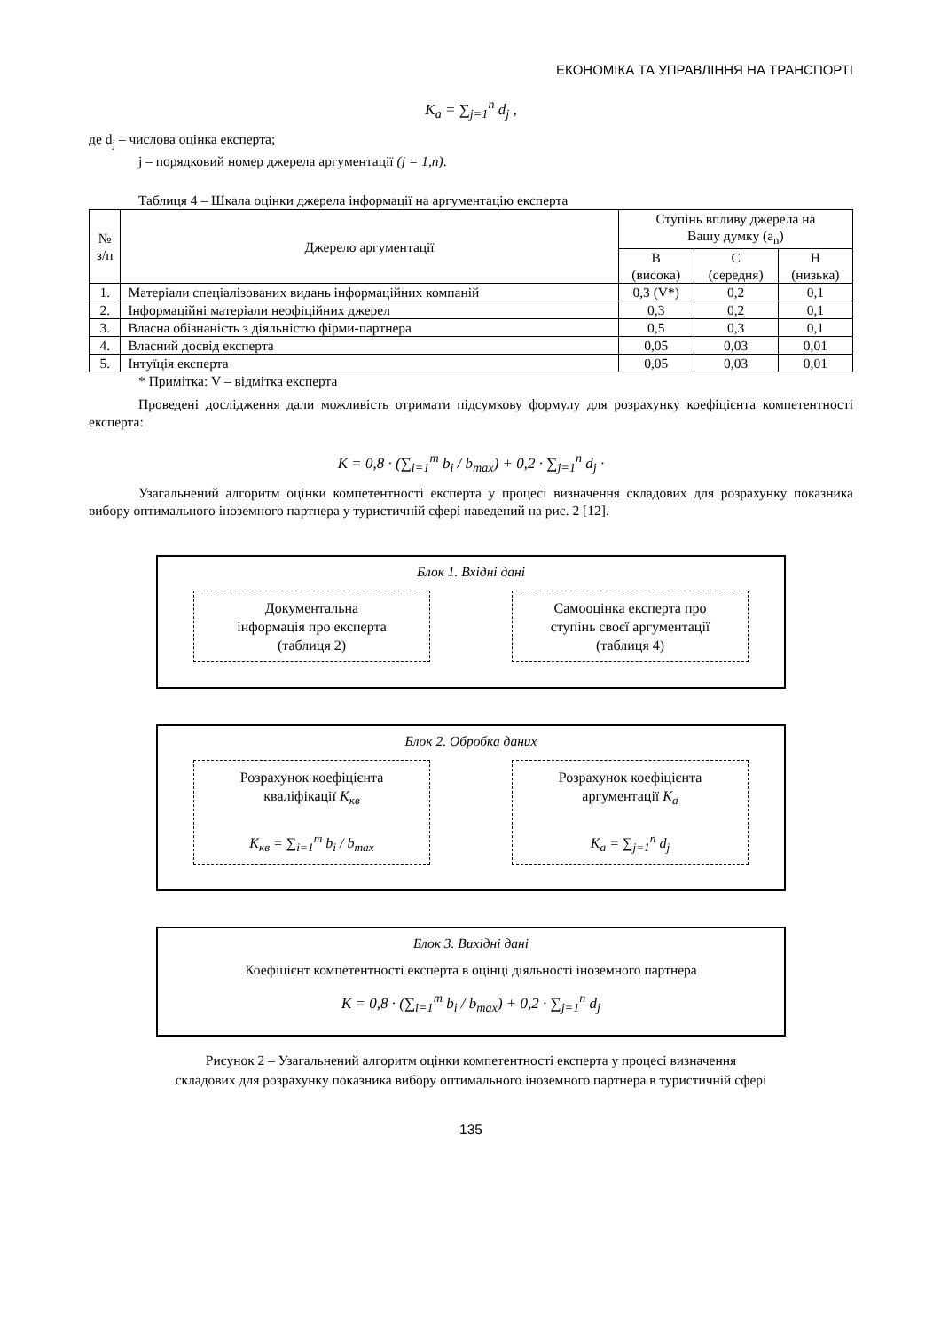ЕКОНОМІКА ТА УПРАВЛІННЯ НА ТРАНСПОРТІ
K<sub>a</sub> = ∑<sub>j=1</sub><sup>n</sup> d<sub>j</sub> ,
де d<sub>j</sub> – числова оцінка експерта;
j – порядковий номер джерела аргументації (j = 1,n).
Таблиця 4 – Шкала оцінки джерела інформації на аргументацію експерта
| № з/п | Джерело аргументації | Ступінь впливу джерела на Вашу думку (a<sub>n</sub>) | | |
| --- | --- | --- | --- | --- |
| | | В (висока) | С (середня) | Н (низька) |
| 1. | Матеріали спеціалізованих видань інформаційних компаній | 0,3 (V*) | 0,2 | 0,1 |
| 2. | Інформаційні матеріали неофіційних джерел | 0,3 | 0,2 | 0,1 |
| 3. | Власна обізнаність з діяльністю фірми-партнера | 0,5 | 0,3 | 0,1 |
| 4. | Власний досвід експерта | 0,05 | 0,03 | 0,01 |
| 5. | Інтуїція експерта | 0,05 | 0,03 | 0,01 |
* Примітка: V – відмітка експерта
Проведені дослідження дали можливість отримати підсумкову формулу для розрахунку коефіцієнта компетентності експерта:
K = 0,8 · (∑<sub>i=1</sub><sup>m</sup> b<sub>i</sub> / b<sub>max</sub>) + 0,2 · ∑<sub>j=1</sub><sup>n</sup> d<sub>j</sub> ·
Узагальнений алгоритм оцінки компетентності експерта у процесі визначення складових для розрахунку показника вибору оптимального іноземного партнера у туристичній сфері наведений на рис. 2 [12].
Блок 1. Вхідні дані
Документальна
інформація про експерта
(таблиця 2)
Самооцінка експерта про
ступінь своєї аргументації
(таблиця 4)
Блок 2. Обробка даних
Розрахунок коефіцієнта
кваліфікації K<sub>кв</sub>
K<sub>кв</sub> = ∑<sub>i=1</sub><sup>m</sup> b<sub>i</sub> / b<sub>max</sub>
Розрахунок коефіцієнта
аргументації K<sub>a</sub>
K<sub>a</sub> = ∑<sub>j=1</sub><sup>n</sup> d<sub>j</sub>
Блок 3. Вихідні дані
Коефіцієнт компетентності експерта в оцінці діяльності іноземного партнера
K = 0,8 · (∑<sub>i=1</sub><sup>m</sup> b<sub>i</sub> / b<sub>max</sub>) + 0,2 · ∑<sub>j=1</sub><sup>n</sup> d<sub>j</sub>
Рисунок 2 – Узагальнений алгоритм оцінки компетентності експерта у процесі визначення
складових для розрахунку показника вибору оптимального іноземного партнера в туристичній сфері
135